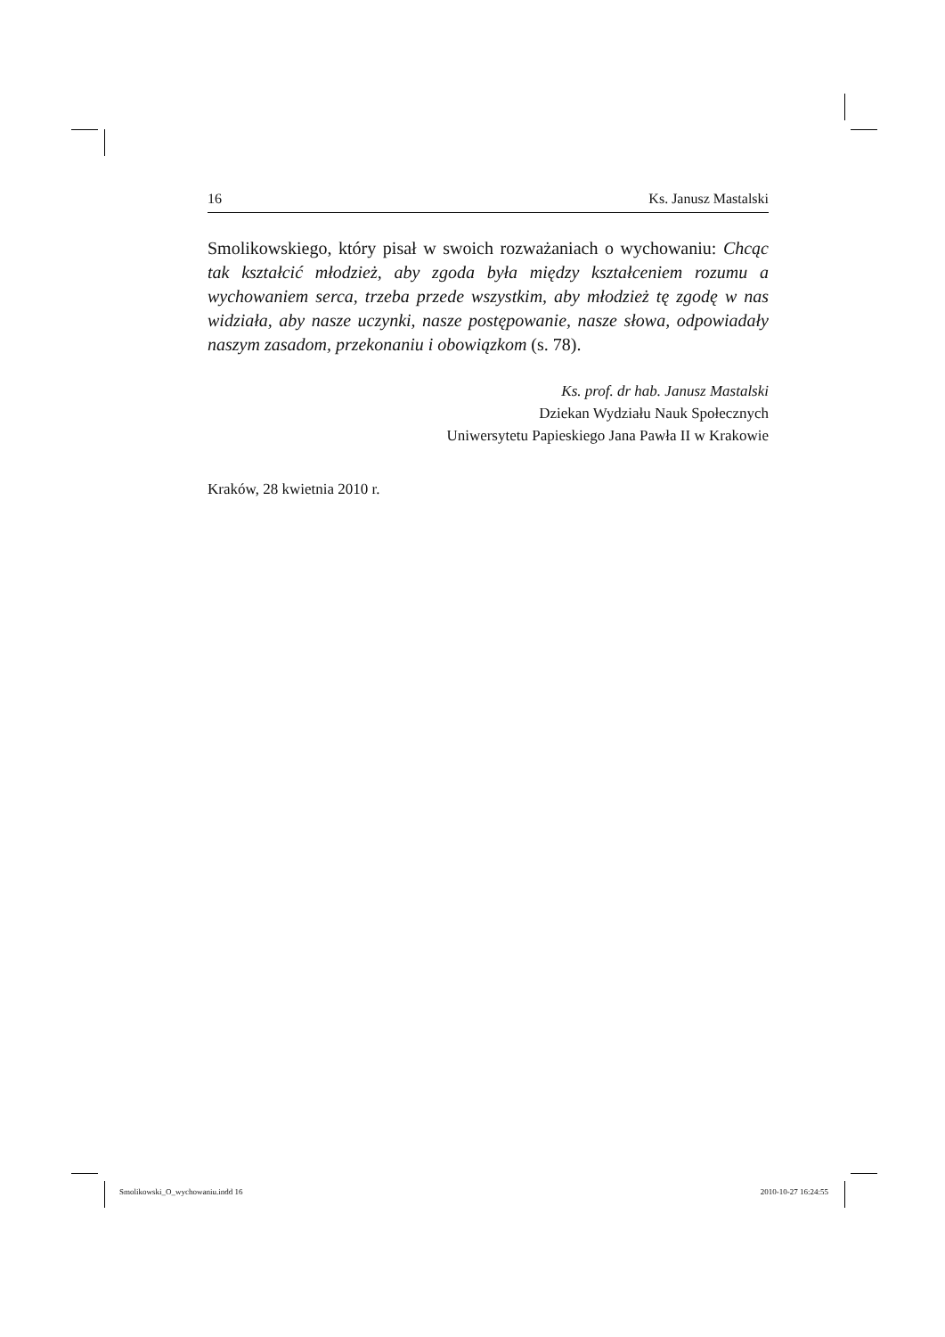16 Ks. Janusz Mastalski
Smolikowskiego, który pisał w swoich rozważaniach o wychowaniu: Chcąc tak kształcić młodzież, aby zgoda była między kształceniem rozumu a wychowaniem serca, trzeba przede wszystkim, aby młodzież tę zgodę w nas widziała, aby nasze uczynki, nasze postępowanie, nasze słowa, odpowiadały naszym zasadom, przekonaniu i obowiązkom (s. 78).
Ks. prof. dr hab. Janusz Mastalski
Dziekan Wydziału Nauk Społecznych
Uniwersytetu Papieskiego Jana Pawła II w Krakowie
Kraków, 28 kwietnia 2010 r.
Smolikowski_O_wychowaniu.indd 16 2010-10-27 16:24:55